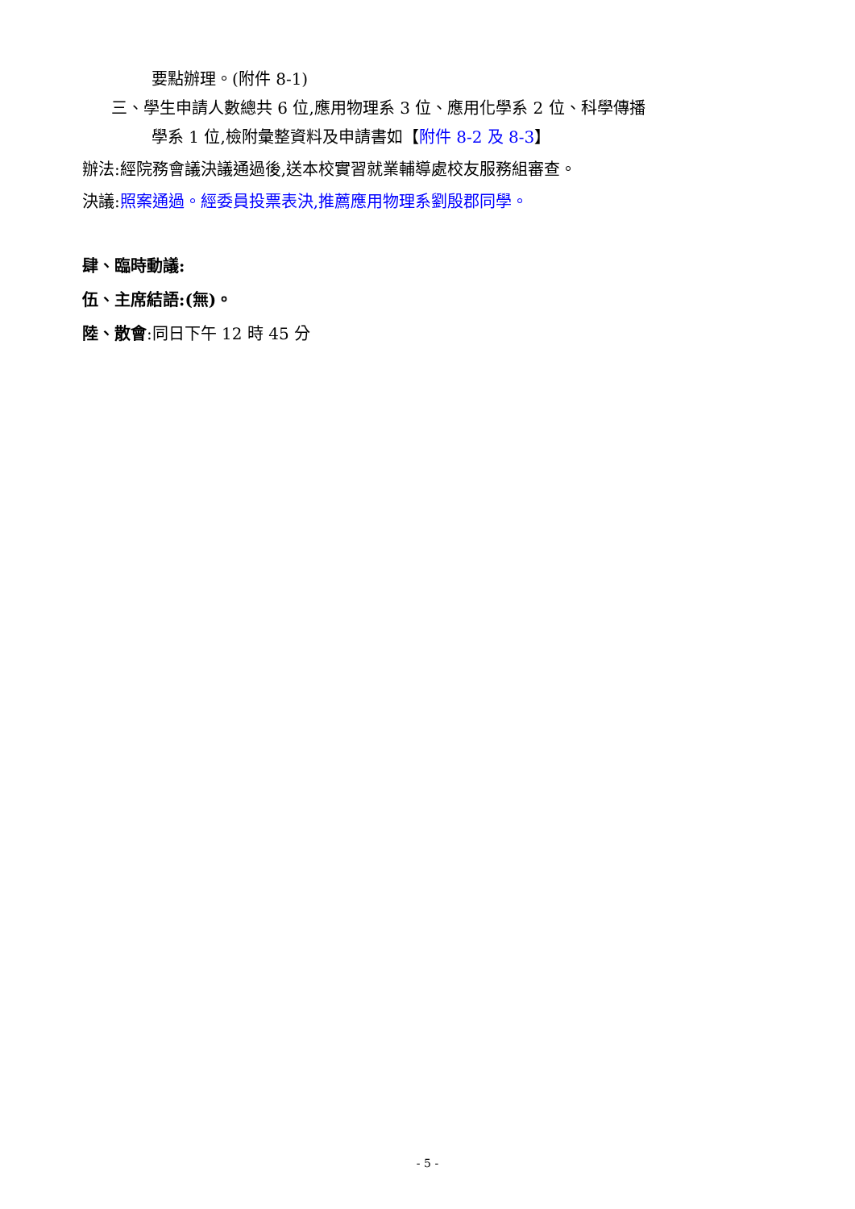要點辦理。(附件 8-1)
三、學生申請人數總共 6 位,應用物理系 3 位、應用化學系 2 位、科學傳播
學系 1 位,檢附彙整資料及申請書如【附件 8-2 及 8-3】
辦法:經院務會議決議通過後,送本校實習就業輔導處校友服務組審查。
決議:照案通過。經委員投票表決,推薦應用物理系劉殷郡同學。
肆、臨時動議:
伍、主席結語:(無)。
陸、散會:同日下午 12 時 45 分
- 5 -